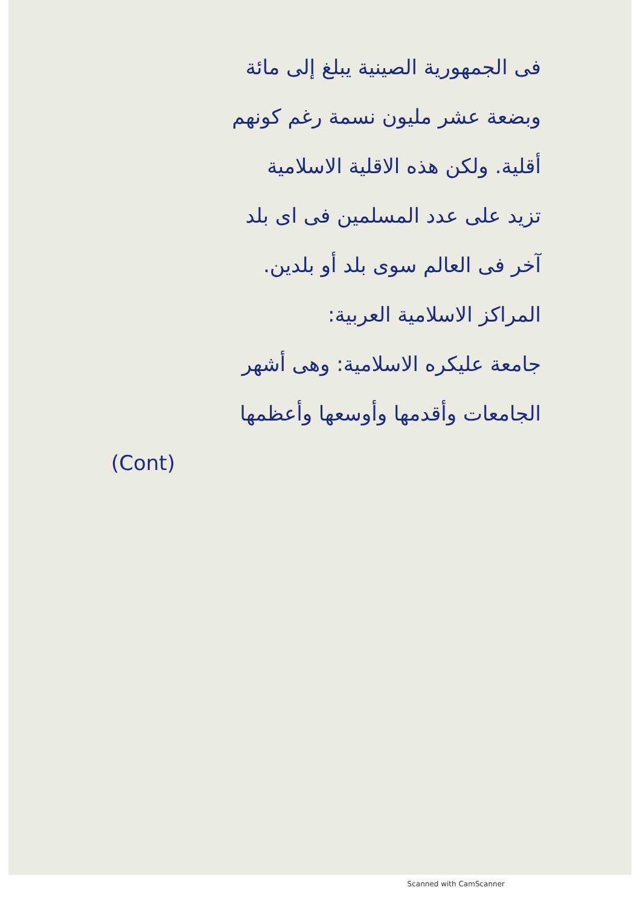فى الجمهورية الصينية يبلغ إلى مائة
وبضعة عشر مليون نسمة رغم كونهم
أقلية. ولكن هذه الاقلية الاسلامية
تزيد على عدد المسلمين فى اى بلد
آخر فى العالم سوى بلد أو بلدين.
المراكز الاسلامية العربية:
جامعة عليكره الاسلامية: وهى أشهر
الجامعات وأقدمها وأوسعها وأعظمها
(Cont)
Scanned with CamScanner